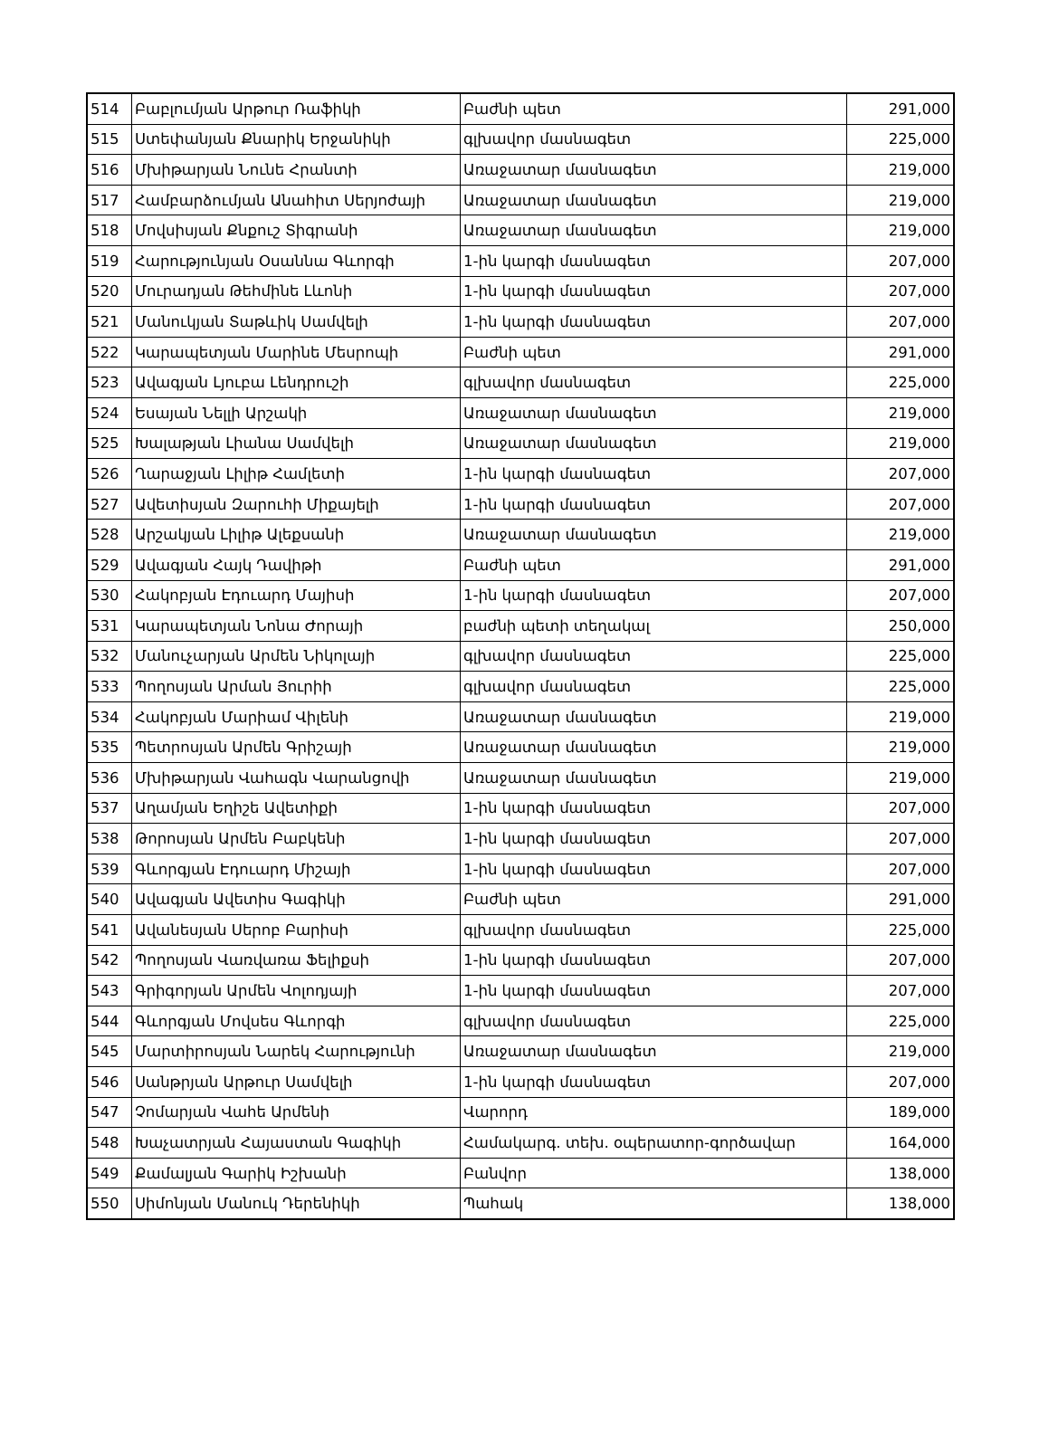| 514 | Բաբլումյան Արթուր Ռաֆիկի | Բաժնի պետ | 291,000 |
| 515 | Ստեփանյան Քնարիկ Երջանիկի | գլխավոր մասնագետ | 225,000 |
| 516 | Մխիթարյան Նունե Հրանտի | Առաջատար մասնագետ | 219,000 |
| 517 | Համբարձումյան Անահիտ Սերյոժայի | Առաջատար մասնագետ | 219,000 |
| 518 | Մովսիսյան Քնքուշ Տիգրանի | Առաջատար մասնագետ | 219,000 |
| 519 | Հարությունյան Օսաննա Գևորգի | 1-ին կարգի մասնագետ | 207,000 |
| 520 | Մուրադյան Թեհմինե Լևոնի | 1-ին կարգի մասնագետ | 207,000 |
| 521 | Մանուկյան Տաթևիկ Սամվելի | 1-ին կարգի մասնագետ | 207,000 |
| 522 | Կարապետյան Մարինե Մեսրոպի | Բաժնի պետ | 291,000 |
| 523 | Ավագյան Լյուբա Լենդրուշի | գլխավոր մասնագետ | 225,000 |
| 524 | Եսայան Նելլի Արշակի | Առաջատար մասնագետ | 219,000 |
| 525 | Խալաթյան Լիանա Սամվելի | Առաջատար մասնագետ | 219,000 |
| 526 | Ղարաջյան Լիլիթ Համլետի | 1-ին կարգի մասնագետ | 207,000 |
| 527 | Ավետիսյան Զարուհի Միքայելի | 1-ին կարգի մասնագետ | 207,000 |
| 528 | Արշակյան Լիլիթ Ալեքսանի | Առաջատար մասնագետ | 219,000 |
| 529 | Ավագյան Հայկ Դավիթի | Բաժնի պետ | 291,000 |
| 530 | Հակոբյան Էդուարդ Մայիսի | 1-ին կարգի մասնագետ | 207,000 |
| 531 | Կարապետյան Նոնա Ժորայի | բաժնի պետի տեղակալ | 250,000 |
| 532 | Մանուչարյան Արմեն Նիկոլայի | գլխավոր մասնագետ | 225,000 |
| 533 | Պողոսյան Արման Յուրիի | գլխավոր մասնագետ | 225,000 |
| 534 | Հակոբյան Մարիամ Վիլենի | Առաջատար մասնագետ | 219,000 |
| 535 | Պետրոսյան Արմեն Գրիշայի | Առաջատար մասնագետ | 219,000 |
| 536 | Մխիթարյան Վահագն Վարանցովի | Առաջատար մասնագետ | 219,000 |
| 537 | Աղամյան Եղիշե Ավետիքի | 1-ին կարգի մասնագետ | 207,000 |
| 538 | Թորոսյան Արմեն Բաբկենի | 1-ին կարգի մասնագետ | 207,000 |
| 539 | Գևորգյան Էդուարդ Միշայի | 1-ին կարգի մասնագետ | 207,000 |
| 540 | Ավագյան Ավետիս Գագիկի | Բաժնի պետ | 291,000 |
| 541 | Ավանեսյան Սերոբ Բարիսի | գլխավոր մասնագետ | 225,000 |
| 542 | Պողոսյան Վառվառա Ֆելիքսի | 1-ին կարգի մասնագետ | 207,000 |
| 543 | Գրիգորյան Արմեն Վոլոդյայի | 1-ին կարգի մասնագետ | 207,000 |
| 544 | Գևորգյան Մովսես Գևորգի | գլխավոր մասնագետ | 225,000 |
| 545 | Մարտիրոսյան Նարեկ Հարությունի | Առաջատար մասնագետ | 219,000 |
| 546 | Սանթրյան Արթուր Սամվելի | 1-ին կարգի մասնագետ | 207,000 |
| 547 | Չոմարյան Վահե Արմենի | Վարորդ | 189,000 |
| 548 | Խաչատրյան Հայաստան Գագիկի | Համակարգ. տեխ. օպերատոր-գործավար | 164,000 |
| 549 | Քամալյան Գարիկ Իշխանի | Բանվոր | 138,000 |
| 550 | Սիմոնյան Մանուկ Դերենիկի | Պահակ | 138,000 |